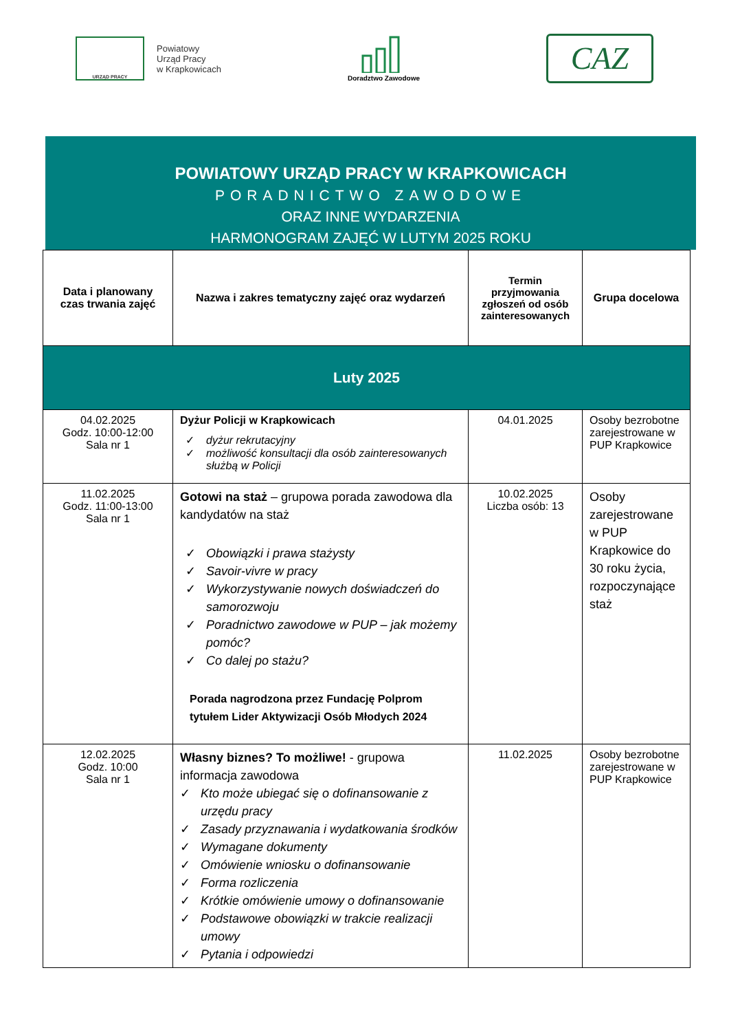URZĄD PRACY
Powiatowy
Urząd Pracy
w Krapkowicach
Doradztwo Zawodowe
CAZ
POWIATOWY URZĄD PRACY W KRAPKOWICACH
PORADNICTWO ZAWODOWE
ORAZ INNE WYDARZENIA
HARMONOGRAM ZAJĘĆ W LUTYM 2025 ROKU
| Data i planowany czas trwania zajęć | Nazwa i zakres tematyczny zajęć oraz wydarzeń | Termin przyjmowania zgłoszeń od osób zainteresowanych | Grupa docelowa |
| --- | --- | --- | --- |
| Luty 2025 | | | |
| 04.02.2025 Godz. 10:00-12:00 Sala nr 1 | Dyżur Policji w Krapkowicach dyżur rekrutacyjny możliwość konsultacji dla osób zainteresowanych służbą w Policji | 04.01.2025 | Osoby bezrobotne zarejestrowane w PUP Krapkowice |
| 11.02.2025 Godz. 11:00-13:00 Sala nr 1 | Gotowi na staż – grupowa porada zawodowa dla kandydatów na staż Obowiązki i prawa stażysty Savoir-vivre w pracy Wykorzystywanie nowych doświadczeń do samorozwoju Poradnictwo zawodowe w PUP – jak możemy pomóc? Co dalej po stażu? Porada nagrodzona przez Fundację Polprom tytułem Lider Aktywizacji Osób Młodych 2024 | 10.02.2025 Liczba osób: 13 | Osoby zarejestrowane w PUP Krapkowice do 30 roku życia, rozpoczynające staż |
| 12.02.2025 Godz. 10:00 Sala nr 1 | Własny biznes? To możliwe! - grupowa informacja zawodowa Kto może ubiegać się o dofinansowanie z urzędu pracy Zasady przyznawania i wydatkowania środków Wymagane dokumenty Omówienie wniosku o dofinansowanie Forma rozliczenia Krótkie omówienie umowy o dofinansowanie Podstawowe obowiązki w trakcie realizacji umowy Pytania i odpowiedzi | 11.02.2025 | Osoby bezrobotne zarejestrowane w PUP Krapkowice |